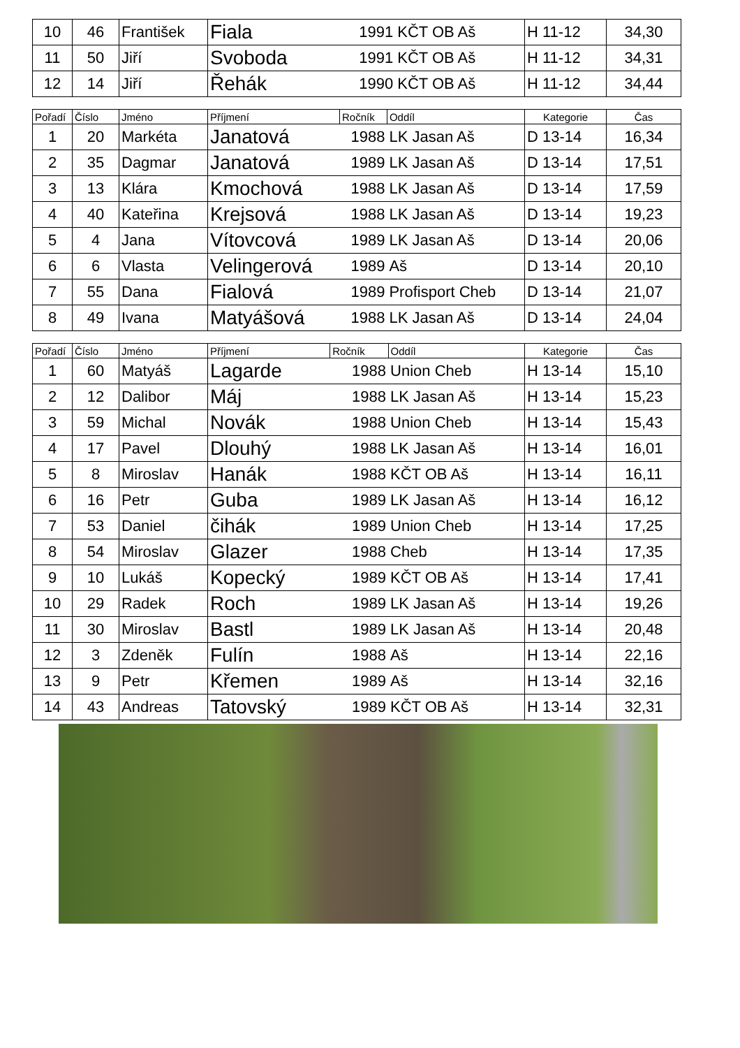| 10 | 46 | František | Fiala | 1991 | KČT OB Aš | H 11-12 | 34,30 |
| 11 | 50 | Jiří | Svoboda | 1991 | KČT OB Aš | H 11-12 | 34,31 |
| 12 | 14 | Jiří | Řehák | 1990 | KČT OB Aš | H 11-12 | 34,44 |
| Pořadí | Číslo | Jméno | Příjmení | Ročník | Oddíl | Kategorie | Čas |
| --- | --- | --- | --- | --- | --- | --- | --- |
| 1 | 20 | Markéta | Janatová | 1988 | LK Jasan Aš | D 13-14 | 16,34 |
| 2 | 35 | Dagmar | Janatová | 1989 | LK Jasan Aš | D 13-14 | 17,51 |
| 3 | 13 | Klára | Kmochová | 1988 | LK Jasan Aš | D 13-14 | 17,59 |
| 4 | 40 | Kateřina | Krejsová | 1988 | LK Jasan Aš | D 13-14 | 19,23 |
| 5 | 4 | Jana | Vítovcová | 1989 | LK Jasan Aš | D 13-14 | 20,06 |
| 6 | 6 | Vlasta | Velingerová | 1989 | Aš | D 13-14 | 20,10 |
| 7 | 55 | Dana | Fialová | 1989 | Profisport Cheb | D 13-14 | 21,07 |
| 8 | 49 | Ivana | Matyášová | 1988 | LK Jasan Aš | D 13-14 | 24,04 |
| Pořadí | Číslo | Jméno | Příjmení | Ročník | Oddíl | Kategorie | Čas |
| --- | --- | --- | --- | --- | --- | --- | --- |
| 1 | 60 | Matyáš | Lagarde | 1988 | Union Cheb | H 13-14 | 15,10 |
| 2 | 12 | Dalibor | Máj | 1988 | LK Jasan Aš | H 13-14 | 15,23 |
| 3 | 59 | Michal | Novák | 1988 | Union Cheb | H 13-14 | 15,43 |
| 4 | 17 | Pavel | Dlouhý | 1988 | LK Jasan Aš | H 13-14 | 16,01 |
| 5 | 8 | Miroslav | Hanák | 1988 | KČT OB Aš | H 13-14 | 16,11 |
| 6 | 16 | Petr | Guba | 1989 | LK Jasan Aš | H 13-14 | 16,12 |
| 7 | 53 | Daniel | čihák | 1989 | Union Cheb | H 13-14 | 17,25 |
| 8 | 54 | Miroslav | Glazer | 1988 | Cheb | H 13-14 | 17,35 |
| 9 | 10 | Lukáš | Kopecký | 1989 | KČT OB Aš | H 13-14 | 17,41 |
| 10 | 29 | Radek | Roch | 1989 | LK Jasan Aš | H 13-14 | 19,26 |
| 11 | 30 | Miroslav | Bastl | 1989 | LK Jasan Aš | H 13-14 | 20,48 |
| 12 | 3 | Zdeněk | Fulín | 1988 | Aš | H 13-14 | 22,16 |
| 13 | 9 | Petr | Křemen | 1989 | Aš | H 13-14 | 32,16 |
| 14 | 43 | Andreas | Tatovský | 1989 | KČT OB Aš | H 13-14 | 32,31 |